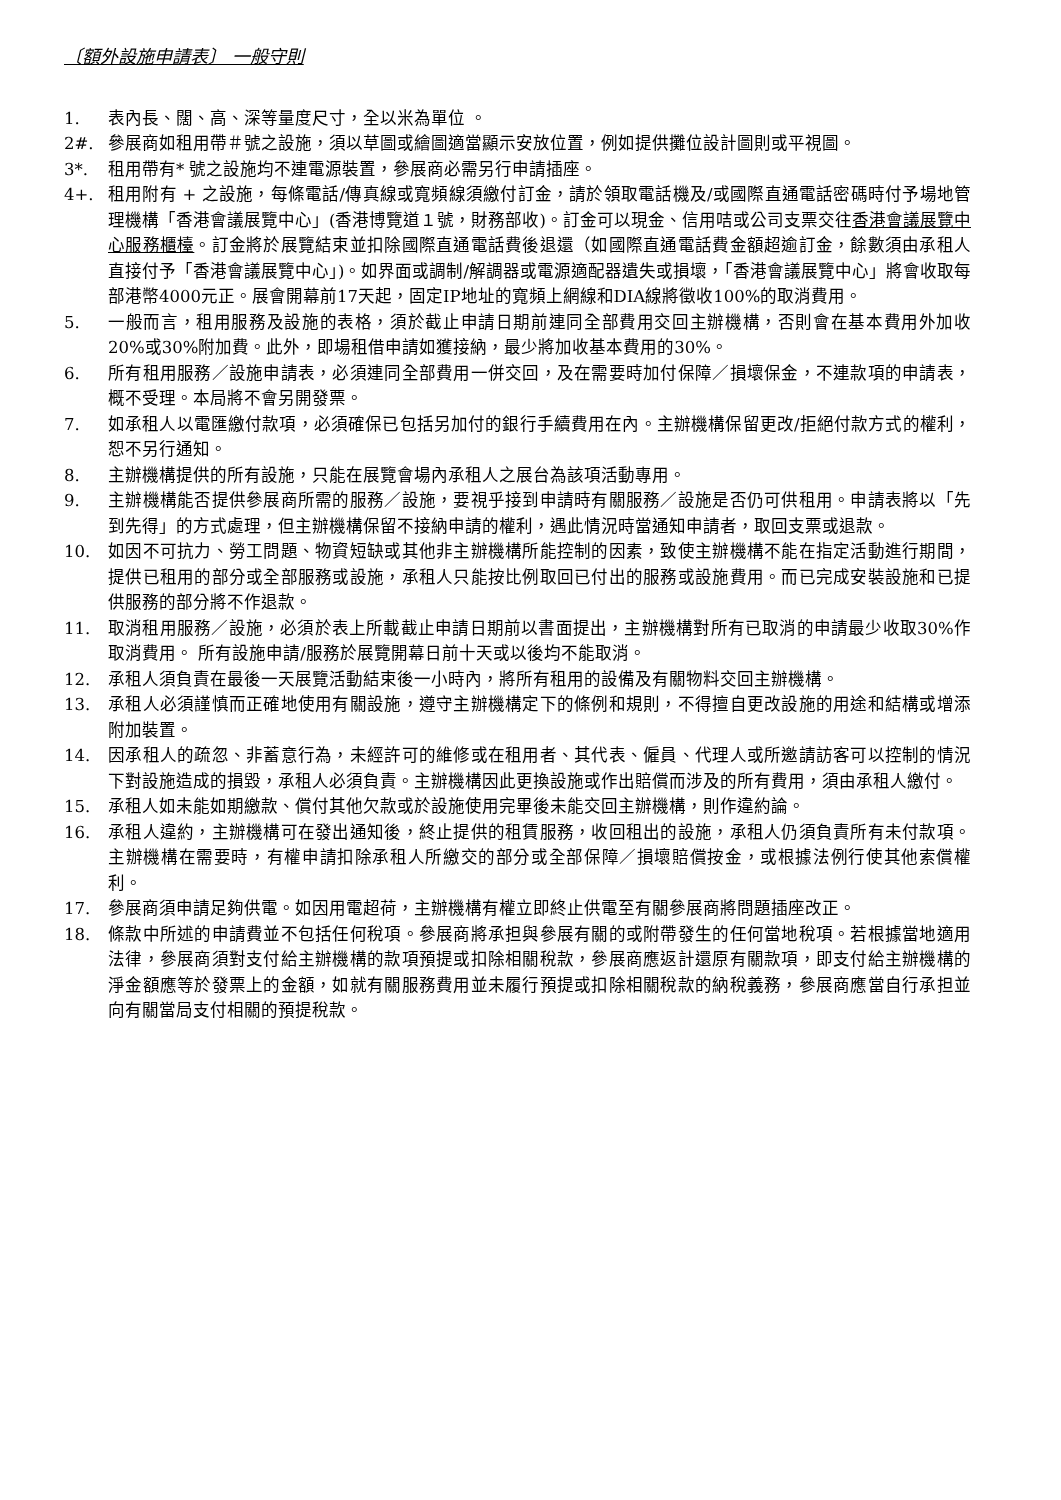〔額外設施申請表〕 一般守則
1. 表內長、闊、高、深等量度尺寸，全以米為單位 。
2#. 參展商如租用帶＃號之設施，須以草圖或繪圖適當顯示安放位置，例如提供攤位設計圖則或平視圖。
3*. 租用帶有* 號之設施均不連電源裝置，參展商必需另行申請插座。
4+. 租用附有 + 之設施，每條電話/傳真線或寬頻線須繳付訂金，請於領取電話機及/或國際直通電話密碼時付予場地管理機構「香港會議展覽中心」(香港博覽道１號，財務部收)。訂金可以現金、信用咭或公司支票交往香港會議展覽中心服務櫃檯。訂金將於展覽結束並扣除國際直通電話費後退還（如國際直通電話費金額超逾訂金，餘數須由承租人直接付予「香港會議展覽中心」)。如界面或調制/解調器或電源適配器遺失或損壞，「香港會議展覽中心」將會收取每部港幣4000元正。展會開幕前17天起，固定IP地址的寬頻上網線和DIA線將徵收100%的取消費用。
5. 一般而言，租用服務及設施的表格，須於截止申請日期前連同全部費用交回主辦機構，否則會在基本費用外加收20%或30%附加費。此外，即場租借申請如獲接納，最少將加收基本費用的30%。
6. 所有租用服務／設施申請表，必須連同全部費用一併交回，及在需要時加付保障／損壞保金，不連款項的申請表，概不受理。本局將不會另開發票。
7. 如承租人以電匯繳付款項，必須確保已包括另加付的銀行手續費用在內。主辦機構保留更改/拒絕付款方式的權利，恕不另行通知。
8. 主辦機構提供的所有設施，只能在展覽會場內承租人之展台為該項活動專用。
9. 主辦機構能否提供參展商所需的服務／設施，要視乎接到申請時有關服務／設施是否仍可供租用。申請表將以「先到先得」的方式處理，但主辦機構保留不接納申請的權利，遇此情況時當通知申請者，取回支票或退款。
10. 如因不可抗力、勞工問題、物資短缺或其他非主辦機構所能控制的因素，致使主辦機構不能在指定活動進行期間，提供已租用的部分或全部服務或設施，承租人只能按比例取回已付出的服務或設施費用。而已完成安裝設施和已提供服務的部分將不作退款。
11. 取消租用服務／設施，必須於表上所載截止申請日期前以書面提出，主辦機構對所有已取消的申請最少收取30%作取消費用。 所有設施申請/服務於展覽開幕日前十天或以後均不能取消。
12. 承租人須負責在最後一天展覽活動結束後一小時內，將所有租用的設備及有關物料交回主辦機構。
13. 承租人必須謹慎而正確地使用有關設施，遵守主辦機構定下的條例和規則，不得擅自更改設施的用途和結構或增添附加裝置。
14. 因承租人的疏忽、非蓄意行為，未經許可的維修或在租用者、其代表、僱員、代理人或所邀請訪客可以控制的情況下對設施造成的損毀，承租人必須負責。主辦機構因此更換設施或作出賠償而涉及的所有費用，須由承租人繳付。
15. 承租人如未能如期繳款、償付其他欠款或於設施使用完畢後未能交回主辦機構，則作違約論。
16. 承租人違約，主辦機構可在發出通知後，終止提供的租賃服務，收回租出的設施，承租人仍須負責所有未付款項。主辦機構在需要時，有權申請扣除承租人所繳交的部分或全部保障／損壞賠償按金，或根據法例行使其他索償權利。
17. 參展商須申請足夠供電。如因用電超荷，主辦機構有權立即終止供電至有關參展商將問題插座改正。
18. 條款中所述的申請費並不包括任何稅項。參展商將承担與參展有關的或附帶發生的任何當地稅項。若根據當地適用法律，參展商須對支付給主辦機構的款項預提或扣除相關稅款，參展商應返計還原有關款項，即支付給主辦機構的淨金額應等於發票上的金額，如就有關服務費用並未履行預提或扣除相關稅款的納稅義務，參展商應當自行承担並向有關當局支付相關的預提稅款。